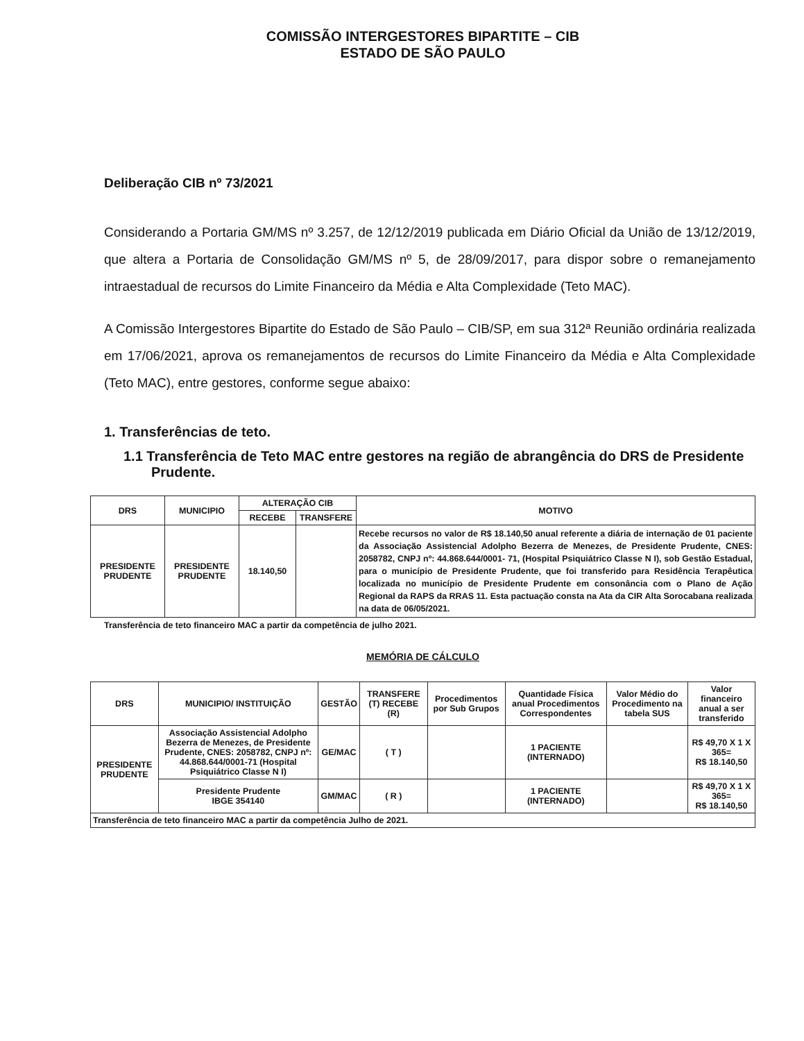COMISSÃO INTERGESTORES BIPARTITE – CIB
ESTADO DE SÃO PAULO
Deliberação CIB nº 73/2021
Considerando a Portaria GM/MS nº 3.257, de 12/12/2019 publicada em Diário Oficial da União de 13/12/2019, que altera a Portaria de Consolidação GM/MS nº 5, de 28/09/2017, para dispor sobre o remanejamento intraestadual de recursos do Limite Financeiro da Média e Alta Complexidade (Teto MAC).
A Comissão Intergestores Bipartite do Estado de São Paulo – CIB/SP, em sua 312ª Reunião ordinária realizada em 17/06/2021, aprova os remanejamentos de recursos do Limite Financeiro da Média e Alta Complexidade (Teto MAC), entre gestores, conforme segue abaixo:
1. Transferências de teto.
1.1 Transferência de Teto MAC entre gestores na região de abrangência do DRS de Presidente Prudente.
| DRS | MUNICIPIO | ALTERAÇÃO CIB | | MOTIVO |
| --- | --- | --- | --- | --- |
| | | RECEBE | TRANSFERE | |
| PRESIDENTE PRUDENTE | PRESIDENTE PRUDENTE | 18.140,50 | | Recebe recursos no valor de R$ 18.140,50 anual referente a diária de internação de 01 paciente da Associação Assistencial Adolpho Bezerra de Menezes, de Presidente Prudente, CNES: 2058782, CNPJ nº: 44.868.644/0001- 71, (Hospital Psiquiátrico Classe N I), sob Gestão Estadual, para o município de Presidente Prudente, que foi transferido para Residência Terapêutica localizada no município de Presidente Prudente em consonância com o Plano de Ação Regional da RAPS da RRAS 11. Esta pactuação consta na Ata da CIR Alta Sorocabana realizada na data de 06/05/2021. |
Transferência de teto financeiro MAC a partir da competência de julho 2021.
MEMÓRIA DE CÁLCULO
| DRS | MUNICIPIO/ INSTITUIÇÃO | GESTÃO | TRANSFERE (T) RECEBE (R) | Procedimentos por Sub Grupos | Quantidade Física anual Procedimentos Correspondentes | Valor Médio do Procedimento na tabela SUS | Valor financeiro anual a ser transferido |
| --- | --- | --- | --- | --- | --- | --- | --- |
| PRESIDENTE PRUDENTE | Associação Assistencial Adolpho Bezerra de Menezes, de Presidente Prudente, CNES: 2058782, CNPJ nº: 44.868.644/0001-71 (Hospital Psiquiátrico Classe N I) | GE/MAC | ( T ) | | 1 PACIENTE (INTERNADO) | | R$ 49,70 X 1 X 365= R$ 18.140,50 |
| | Presidente Prudente IBGE 354140 | GM/MAC | ( R ) | | 1 PACIENTE (INTERNADO) | | R$ 49,70 X 1 X 365= R$ 18.140,50 |
| Transferência de teto financeiro MAC a partir da competência Julho de 2021. | | | | | | | |